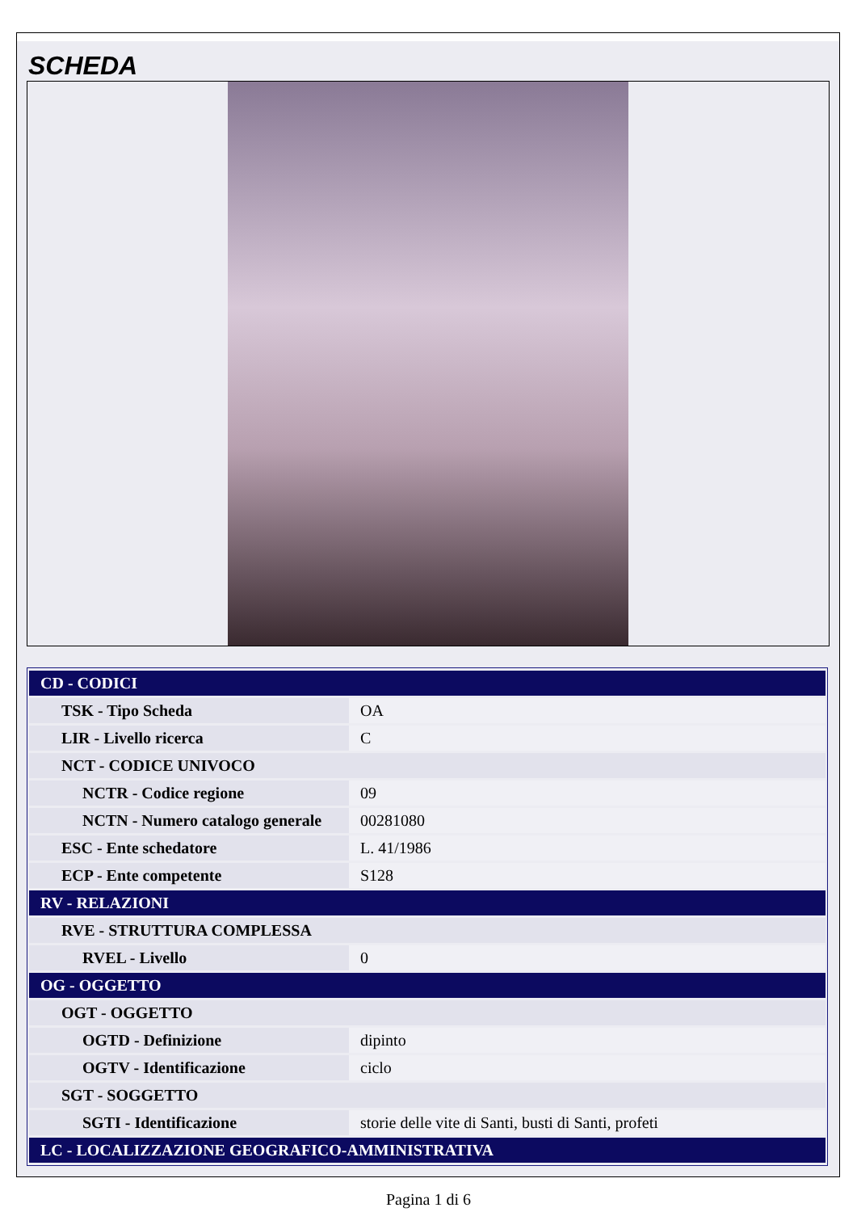SCHEDA
| CD - CODICI | |
| --- | --- |
| TSK - Tipo Scheda | OA |
| LIR - Livello ricerca | C |
| NCT - CODICE UNIVOCO | |
| NCTR - Codice regione | 09 |
| NCTN - Numero catalogo generale | 00281080 |
| ESC - Ente schedatore | L. 41/1986 |
| ECP - Ente competente | S128 |
| RV - RELAZIONI | |
| RVE - STRUTTURA COMPLESSA | |
| RVEL - Livello | 0 |
| OG - OGGETTO | |
| OGT - OGGETTO | |
| OGTD - Definizione | dipinto |
| OGTV - Identificazione | ciclo |
| SGT - SOGGETTO | |
| SGTI - Identificazione | storie delle vite di Santi, busti di Santi, profeti |
| LC - LOCALIZZAZIONE GEOGRAFICO-AMMINISTRATIVA | |
Pagina 1 di 6